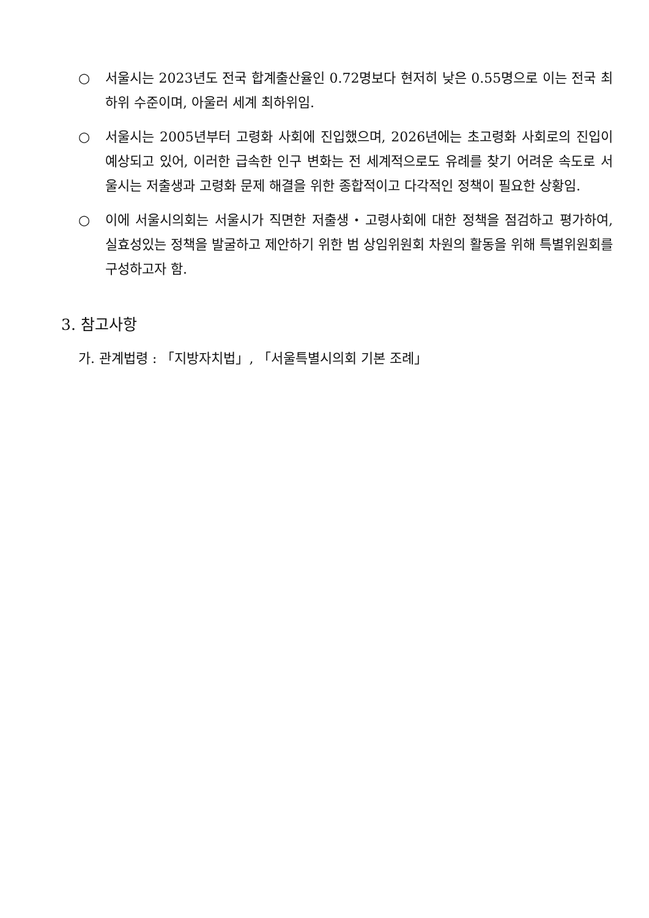○ 서울시는 2023년도 전국 합계출산율인 0.72명보다 현저히 낮은 0.55명으로 이는 전국 최하위 수준이며, 아울러 세계 최하위임.
○ 서울시는 2005년부터 고령화 사회에 진입했으며, 2026년에는 초고령화 사회로의 진입이 예상되고 있어, 이러한 급속한 인구 변화는 전 세계적으로도 유례를 찾기 어려운 속도로 서울시는 저출생과 고령화 문제 해결을 위한 종합적이고 다각적인 정책이 필요한 상황임.
○ 이에 서울시의회는 서울시가 직면한 저출생・고령사회에 대한 정책을 점검하고 평가하여, 실효성있는 정책을 발굴하고 제안하기 위한 범 상임위원회 차원의 활동을 위해 특별위원회를 구성하고자 함.
3. 참고사항
가. 관계법령 : 「지방자치법」, 「서울특별시의회 기본 조례」